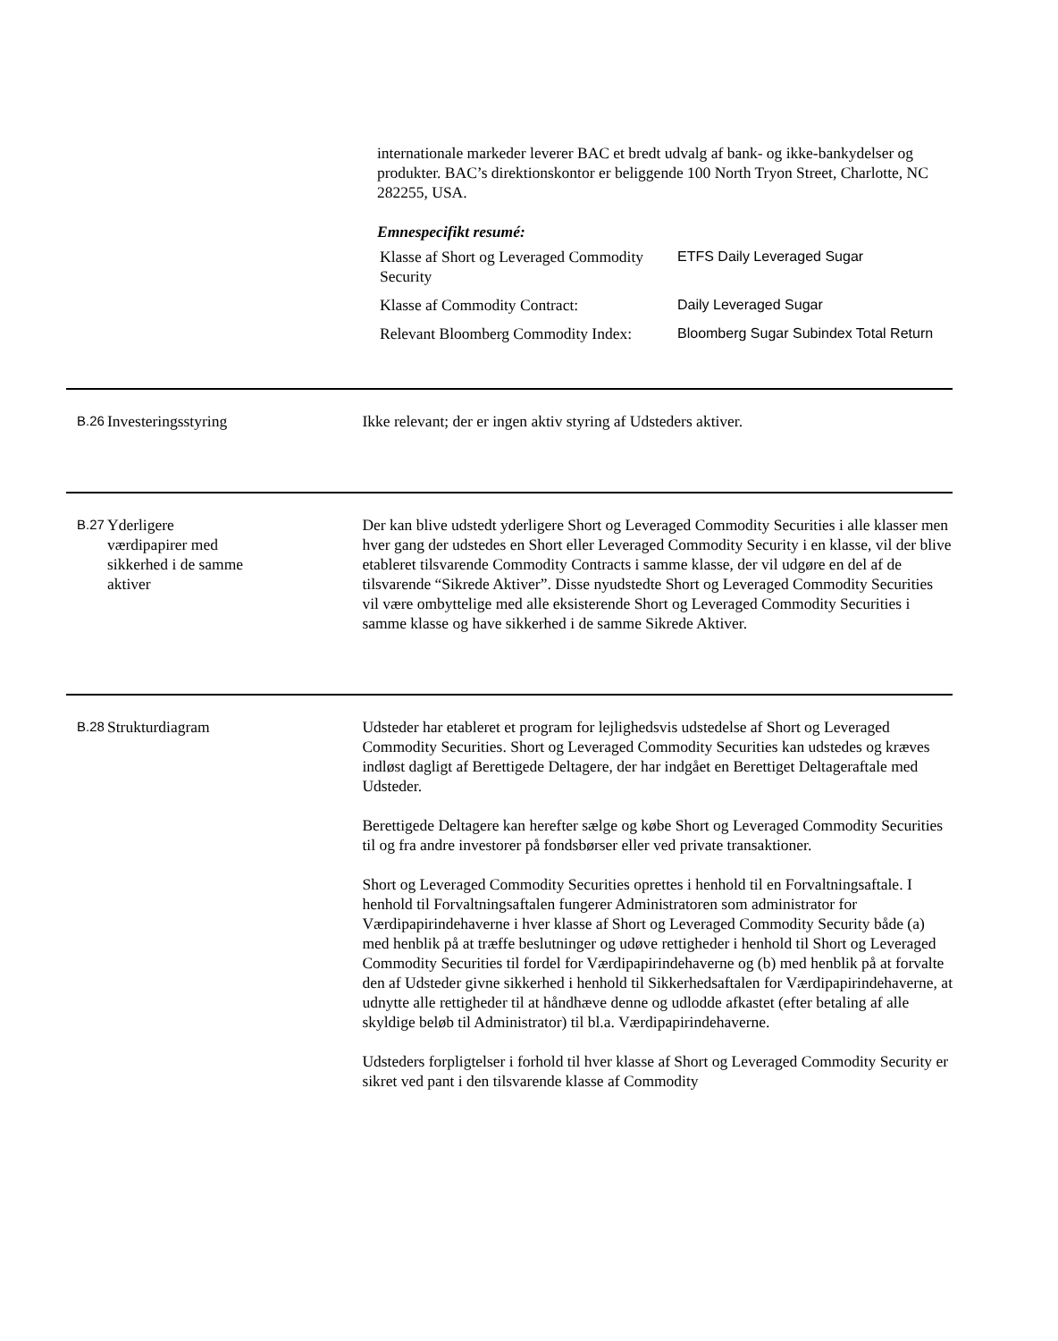internationale markeder leverer BAC et bredt udvalg af bank- og ikke-bankydelser og produkter. BAC’s direktionskontor er beliggende 100 North Tryon Street, Charlotte, NC 282255, USA.
Emnespecifikt resumé:
| Klasse af Short og Leveraged Commodity Security | ETFS Daily Leveraged Sugar |
| Klasse af Commodity Contract: | Daily Leveraged Sugar |
| Relevant Bloomberg Commodity Index: | Bloomberg Sugar Subindex Total Return |
B.26
Investeringsstyring
Ikke relevant; der er ingen aktiv styring af Udsteders aktiver.
B.27
Yderligere værdipapirer med sikkerhed i de samme aktiver
Der kan blive udstedt yderligere Short og Leveraged Commodity Securities i alle klasser men hver gang der udstedes en Short eller Leveraged Commodity Security i en klasse, vil der blive etableret tilsvarende Commodity Contracts i samme klasse, der vil udgøre en del af de tilsvarende “Sikrede Aktiver”. Disse nyudstedte Short og Leveraged Commodity Securities vil være ombyttelige med alle eksisterende Short og Leveraged Commodity Securities i samme klasse og have sikkerhed i de samme Sikrede Aktiver.
B.28
Strukturdiagram Udsteder har etableret et program for lejlighedsvis udstedelse af Short og Leveraged Commodity Securities. Short og Leveraged Commodity Securities kan udstedes og kræves indløst dagligt af Berettigede Deltagere, der har indgået en Berettiget Deltageraftale med Udsteder.
Berettigede Deltagere kan herefter sælge og købe Short og Leveraged Commodity Securities til og fra andre investorer på fondsbørser eller ved private transaktioner.
Short og Leveraged Commodity Securities oprettes i henhold til en Forvaltningsaftale. I henhold til Forvaltningsaftalen fungerer Administratoren som administrator for Værdipapirindehaverne i hver klasse af Short og Leveraged Commodity Security både (a) med henblik på at træffe beslutninger og udøve rettigheder i henhold til Short og Leveraged Commodity Securities til fordel for Værdipapirindehaverne og (b) med henblik på at forvalte den af Udsteder givne sikkerhed i henhold til Sikkerhedsaftalen for Værdipapirindehaverne, at udnytte alle rettigheder til at håndhæve denne og udlodde afkastet (efter betaling af alle skyldige beløb til Administrator) til bl.a. Værdipapirindehaverne.
Udsteders forpligtelser i forhold til hver klasse af Short og Leveraged Commodity Security er sikret ved pant i den tilsvarende klasse af Commodity